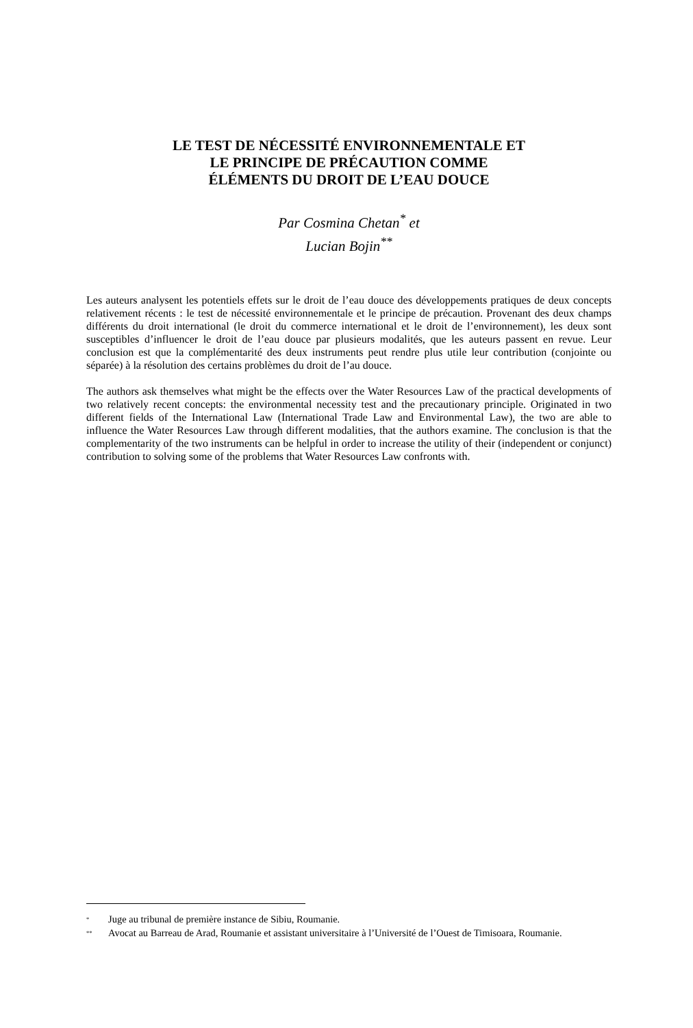LE TEST DE NÉCESSITÉ ENVIRONNEMENTALE ET
LE PRINCIPE DE PRÉCAUTION COMME
ÉLÉMENTS DU DROIT DE L’EAU DOUCE
Par Cosmina Chetan<sup>*</sup> et
Lucian Bojin<sup>**</sup>
Les auteurs analysent les potentiels effets sur le droit de l’eau douce des développements pratiques de deux concepts relativement récents : le test de nécessité environnementale et le principe de précaution. Provenant des deux champs différents du droit international (le droit du commerce international et le droit de l’environnement), les deux sont susceptibles d’influencer le droit de l’eau douce par plusieurs modalités, que les auteurs passent en revue. Leur conclusion est que la complémentarité des deux instruments peut rendre plus utile leur contribution (conjointe ou séparée) à la résolution des certains problèmes du droit de l’au douce.
The authors ask themselves what might be the effects over the Water Resources Law of the practical developments of two relatively recent concepts: the environmental necessity test and the precautionary principle. Originated in two different fields of the International Law (International Trade Law and Environmental Law), the two are able to influence the Water Resources Law through different modalities, that the authors examine. The conclusion is that the complementarity of the two instruments can be helpful in order to increase the utility of their (independent or conjunct) contribution to solving some of the problems that Water Resources Law confronts with.
<sup>*</sup> Juge au tribunal de première instance de Sibiu, Roumanie.
<sup>**</sup> Avocat au Barreau de Arad, Roumanie et assistant universitaire à l’Université de l’Ouest de Timisoara, Roumanie.